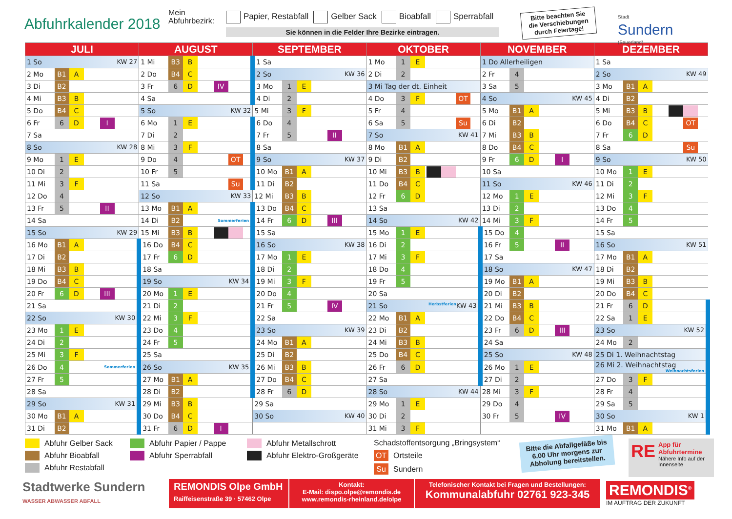Abfuhrkalender 2018
Mein Abfuhrbezirk:
Papier, Restabfall Gelber Sack Bioabfall Sperrabfall
Sie können in die Felder Ihre Bezirke eintragen.
Bitte beachten Sie die Verschiebungen durch Feiertage!
Stadt
Sundern
(Sauerland)
| JULI | | | | AUGUST | | | | SEPTEMBER | | | | OKTOBER | | | | NOVEMBER | | | | DEZEMBER | | | |
| --- | --- | --- | --- | --- | --- | --- | --- | --- | --- | --- | --- | --- | --- | --- | --- | --- | --- | --- | --- | --- | --- | --- | --- |
| 1 So KW 27 | | | | 1 Mi | B3 | B | | 1 Sa | | | | 1 Mo | 1 | E | | 1 Do Allerheiligen | | | | 1 Sa | | | |
| 2 Mo | B1 | A | | 2 Do | B4 | C | | 2 So KW 36 | | | | 2 Di | 2 | | | 2 Fr | 4 | | | 2 So KW 49 | | | |
| 3 Di | B2 | | | 3 Fr | 6 | D | IV | 3 Mo | 1 | E | | 3 Mi Tag der dt. Einheit | | | | 3 Sa | 5 | | | 3 Mo | B1 | A | |
| 4 Mi | B3 | B | | 4 Sa | | | | 4 Di | 2 | | | 4 Do | 3 | F | OT | 4 So KW 45 | | | | 4 Di | B2 | | |
| 5 Do | B4 | C | | 5 So KW 32 | | | | 5 Mi | 3 | F | | 5 Fr | 4 | | | 5 Mo | B1 | A | | 5 Mi | B3 | B | |
| 6 Fr | 6 | D | I | 6 Mo | 1 | E | | 6 Do | 4 | | | 6 Sa | 5 | | Su | 6 Di | B2 | | | 6 Do | B4 | C | OT |
| 7 Sa | | | | 7 Di | 2 | | | 7 Fr | 5 | | II | 7 So KW 41 | | | | 7 Mi | B3 | B | | 7 Fr | 6 | D | |
| 8 So KW 28 | | | | 8 Mi | 3 | F | | 8 Sa | | | | 8 Mo | B1 | A | | 8 Do | B4 | C | | 8 Sa | | | Su |
| 9 Mo | 1 | E | | 9 Do | 4 | | OT | 9 So KW 37 | | | | 9 Di | B2 | | | 9 Fr | 6 | D | I | 9 So KW 50 | | | |
| 10 Di | 2 | | | 10 Fr | 5 | | | 10 Mo | B1 | A | | 10 Mi | B3 | B | | 10 Sa | | | | 10 Mo | 1 | E | |
| 11 Mi | 3 | F | | 11 Sa | | | Su | 11 Di | B2 | | | 11 Do | B4 | C | | 11 So KW 46 | | | | 11 Di | 2 | | |
| 12 Do | 4 | | | 12 So KW 33 | | | | 12 Mi | B3 | B | | 12 Fr | 6 | D | | 12 Mo | 1 | E | | 12 Mi | 3 | F | |
| 13 Fr | 5 | | II | 13 Mo | B1 | A | | 13 Do | B4 | C | | 13 Sa | | | | 13 Di | 2 | | | 13 Do | 4 | | |
| 14 Sa | | | | 14 Di | B2 | | Sommerferien | 14 Fr | 6 | D | III | 14 So KW 42 | | | | 14 Mi | 3 | F | | 14 Fr | 5 | | |
| 15 So KW 29 | | | | 15 Mi | B3 | B | | 15 Sa | | | | 15 Mo | 1 | E | | 15 Do | 4 | | | 15 Sa | | | |
| 16 Mo | B1 | A | | 16 Do | B4 | C | | 16 So KW 38 | | | | 16 Di | 2 | | | 16 Fr | 5 | | II | 16 So KW 51 | | | |
| 17 Di | B2 | | | 17 Fr | 6 | D | | 17 Mo | 1 | E | | 17 Mi | 3 | F | | 17 Sa | | | | 17 Mo | B1 | A | |
| 18 Mi | B3 | B | | 18 Sa | | | | 18 Di | 2 | | | 18 Do | 4 | | | 18 So KW 47 | | | | 18 Di | B2 | | |
| 19 Do | B4 | C | | 19 So KW 34 | | | | 19 Mi | 3 | F | | 19 Fr | 5 | | | 19 Mo | B1 | A | | 19 Mi | B3 | B | |
| 20 Fr | 6 | D | III | 20 Mo | 1 | E | | 20 Do | 4 | | | 20 Sa | | | | 20 Di | B2 | | | 20 Do | B4 | C | |
| 21 Sa | | | | 21 Di | 2 | | | 21 Fr | 5 | | IV | 21 So KW 43 Herbstferien | | | | 21 Mi | B3 | B | | 21 Fr | 6 | D | |
| 22 So KW 30 | | | | 22 Mi | 3 | F | | 22 Sa | | | | 22 Mo | B1 | A | | 22 Do | B4 | C | | 22 Sa | 1 | E | |
| 23 Mo | 1 | E | | 23 Do | 4 | | | 23 So KW 39 | | | | 23 Di | B2 | | | 23 Fr | 6 | D | III | 23 So KW 52 | | | |
| 24 Di | 2 | | | 24 Fr | 5 | | | 24 Mo | B1 | A | | 24 Mi | B3 | B | | 24 Sa | | | | 24 Mo | 2 | | |
| 25 Mi | 3 | F | | 25 Sa | | | | 25 Di | B2 | | | 25 Do | B4 | C | | 25 So KW 48 | | | | 25 Di 1. Weihnachtstag | | | |
| 26 Do | 4 | | Sommerferien | 26 So KW 35 | | | | 26 Mi | B3 | B | | 26 Fr | 6 | D | | 26 Mo | 1 | E | | 26 Mi 2. Weihnachtstag Weihnachtsferien | | | |
| 27 Fr | 5 | | | 27 Mo | B1 | A | | 27 Do | B4 | C | | 27 Sa | | | | 27 Di | 2 | | | 27 Do | 3 | F | |
| 28 Sa | | | | 28 Di | B2 | | | 28 Fr | 6 | D | | 28 So KW 44 | | | | 28 Mi | 3 | F | | 28 Fr | 4 | | |
| 29 So KW 31 | | | | 29 Mi | B3 | B | | 29 Sa | | | | 29 Mo | 1 | E | | 29 Do | 4 | | | 29 Sa | 5 | | |
| 30 Mo | B1 | A | | 30 Do | B4 | C | | 30 So KW 40 | | | | 30 Di | 2 | | | 30 Fr | 5 | | IV | 30 So KW 1 | | | |
| 31 Di | B2 | | | 31 Fr | 6 | D | I | | | | | 31 Mi | 3 | F | | | | | | 31 Mo | B1 | A | |
Abfuhr Gelber Sack
Abfuhr Bioabfall
Abfuhr Restabfall
Abfuhr Papier / Pappe
Abfuhr Sperrabfall
Abfuhr Metallschrott
Abfuhr Elektro-Großgeräte
Schadstoffentsorgung „Bringsystem“
OT Ortsteile
Su Sundern
Bitte die Abfallgefäße bis 6.00 Uhr morgens zur Abholung bereitstellen.
RE App für Abfuhrtermine
Nähere Info auf der Innenseite
Stadtwerke Sundern
WASSER ABWASSER ABFALL
REMONDIS Olpe GmbH
Raiffeisenstraße 39 · 57462 Olpe
Kontakt:
E-Mail: dispo.olpe@remondis.de
www.remondis-rheinland.de/olpe
Telefonischer Kontakt bei Fragen und Bestellungen:
Kommunalabfuhr 02761 923-345
REMONDIS<sup>®</sup>
IM AUFTRAG DER ZUKUNFT